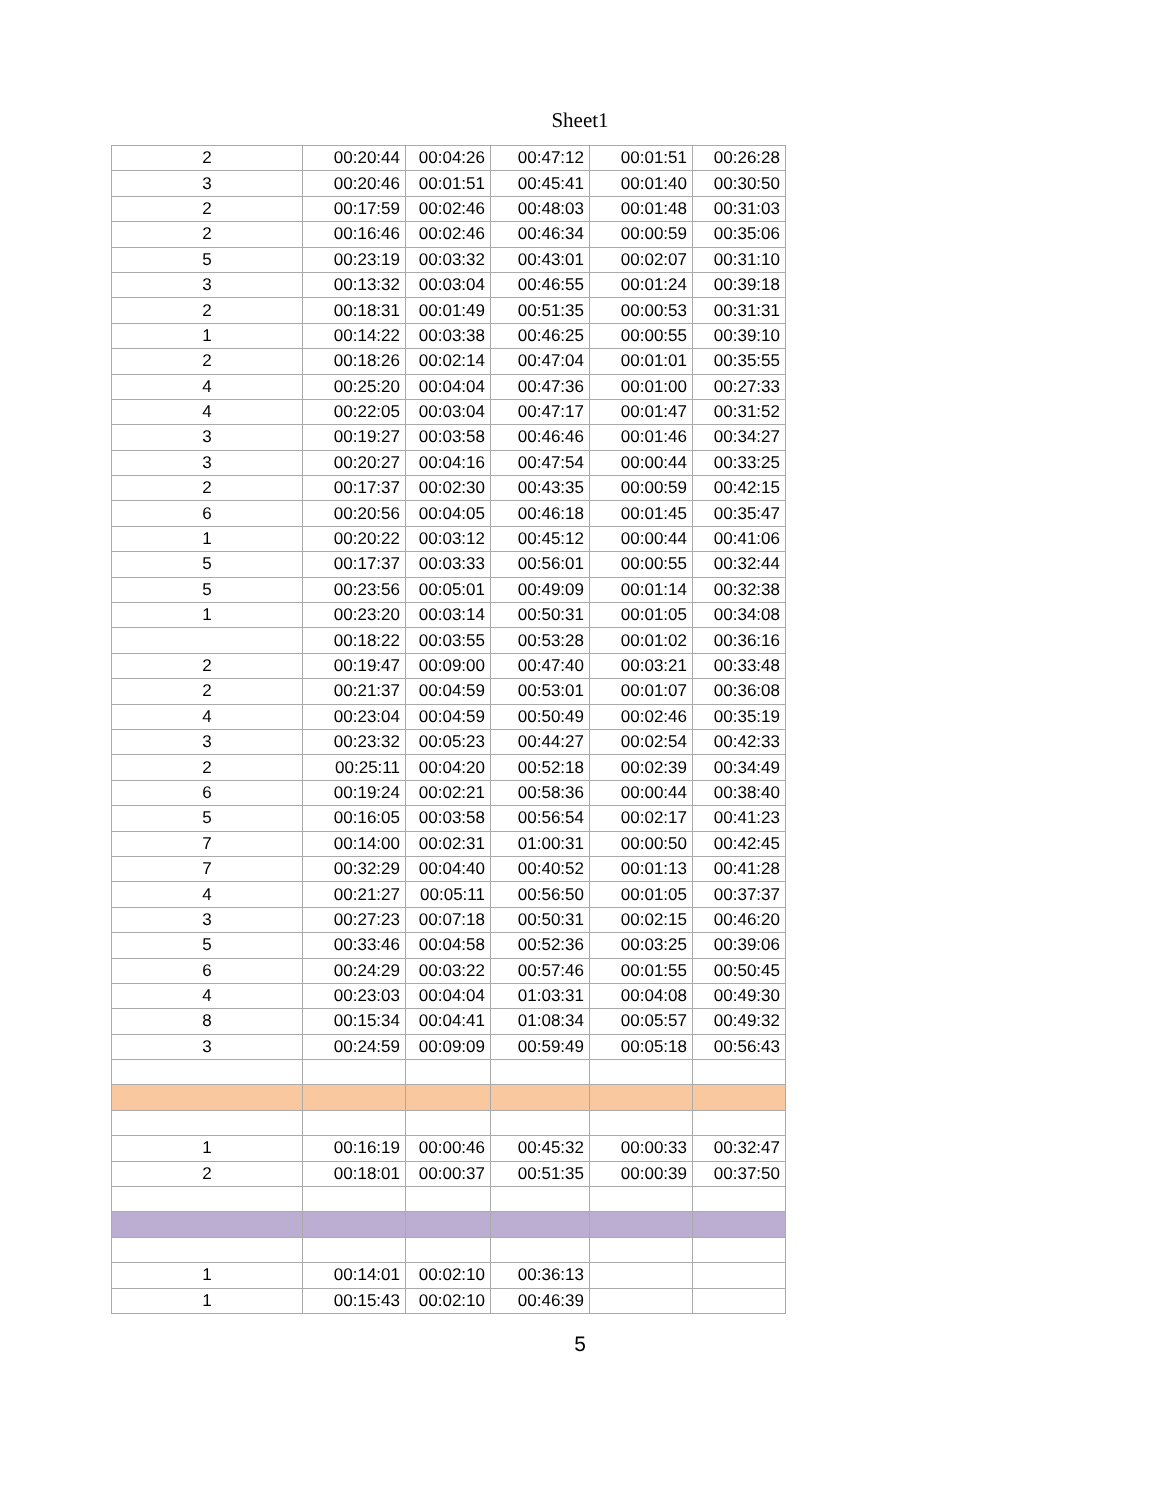Sheet1
| 2 | 00:20:44 | 00:04:26 | 00:47:12 | 00:01:51 | 00:26:28 |
| 3 | 00:20:46 | 00:01:51 | 00:45:41 | 00:01:40 | 00:30:50 |
| 2 | 00:17:59 | 00:02:46 | 00:48:03 | 00:01:48 | 00:31:03 |
| 2 | 00:16:46 | 00:02:46 | 00:46:34 | 00:00:59 | 00:35:06 |
| 5 | 00:23:19 | 00:03:32 | 00:43:01 | 00:02:07 | 00:31:10 |
| 3 | 00:13:32 | 00:03:04 | 00:46:55 | 00:01:24 | 00:39:18 |
| 2 | 00:18:31 | 00:01:49 | 00:51:35 | 00:00:53 | 00:31:31 |
| 1 | 00:14:22 | 00:03:38 | 00:46:25 | 00:00:55 | 00:39:10 |
| 2 | 00:18:26 | 00:02:14 | 00:47:04 | 00:01:01 | 00:35:55 |
| 4 | 00:25:20 | 00:04:04 | 00:47:36 | 00:01:00 | 00:27:33 |
| 4 | 00:22:05 | 00:03:04 | 00:47:17 | 00:01:47 | 00:31:52 |
| 3 | 00:19:27 | 00:03:58 | 00:46:46 | 00:01:46 | 00:34:27 |
| 3 | 00:20:27 | 00:04:16 | 00:47:54 | 00:00:44 | 00:33:25 |
| 2 | 00:17:37 | 00:02:30 | 00:43:35 | 00:00:59 | 00:42:15 |
| 6 | 00:20:56 | 00:04:05 | 00:46:18 | 00:01:45 | 00:35:47 |
| 1 | 00:20:22 | 00:03:12 | 00:45:12 | 00:00:44 | 00:41:06 |
| 5 | 00:17:37 | 00:03:33 | 00:56:01 | 00:00:55 | 00:32:44 |
| 5 | 00:23:56 | 00:05:01 | 00:49:09 | 00:01:14 | 00:32:38 |
| 1 | 00:23:20 | 00:03:14 | 00:50:31 | 00:01:05 | 00:34:08 |
| | 00:18:22 | 00:03:55 | 00:53:28 | 00:01:02 | 00:36:16 |
| 2 | 00:19:47 | 00:09:00 | 00:47:40 | 00:03:21 | 00:33:48 |
| 2 | 00:21:37 | 00:04:59 | 00:53:01 | 00:01:07 | 00:36:08 |
| 4 | 00:23:04 | 00:04:59 | 00:50:49 | 00:02:46 | 00:35:19 |
| 3 | 00:23:32 | 00:05:23 | 00:44:27 | 00:02:54 | 00:42:33 |
| 2 | 00:25:11 | 00:04:20 | 00:52:18 | 00:02:39 | 00:34:49 |
| 6 | 00:19:24 | 00:02:21 | 00:58:36 | 00:00:44 | 00:38:40 |
| 5 | 00:16:05 | 00:03:58 | 00:56:54 | 00:02:17 | 00:41:23 |
| 7 | 00:14:00 | 00:02:31 | 01:00:31 | 00:00:50 | 00:42:45 |
| 7 | 00:32:29 | 00:04:40 | 00:40:52 | 00:01:13 | 00:41:28 |
| 4 | 00:21:27 | 00:05:11 | 00:56:50 | 00:01:05 | 00:37:37 |
| 3 | 00:27:23 | 00:07:18 | 00:50:31 | 00:02:15 | 00:46:20 |
| 5 | 00:33:46 | 00:04:58 | 00:52:36 | 00:03:25 | 00:39:06 |
| 6 | 00:24:29 | 00:03:22 | 00:57:46 | 00:01:55 | 00:50:45 |
| 4 | 00:23:03 | 00:04:04 | 01:03:31 | 00:04:08 | 00:49:30 |
| 8 | 00:15:34 | 00:04:41 | 01:08:34 | 00:05:57 | 00:49:32 |
| 3 | 00:24:59 | 00:09:09 | 00:59:49 | 00:05:18 | 00:56:43 |
| 1 | 00:16:19 | 00:00:46 | 00:45:32 | 00:00:33 | 00:32:47 |
| 2 | 00:18:01 | 00:00:37 | 00:51:35 | 00:00:39 | 00:37:50 |
| 1 | 00:14:01 | 00:02:10 | 00:36:13 | | |
| 1 | 00:15:43 | 00:02:10 | 00:46:39 | | |
5